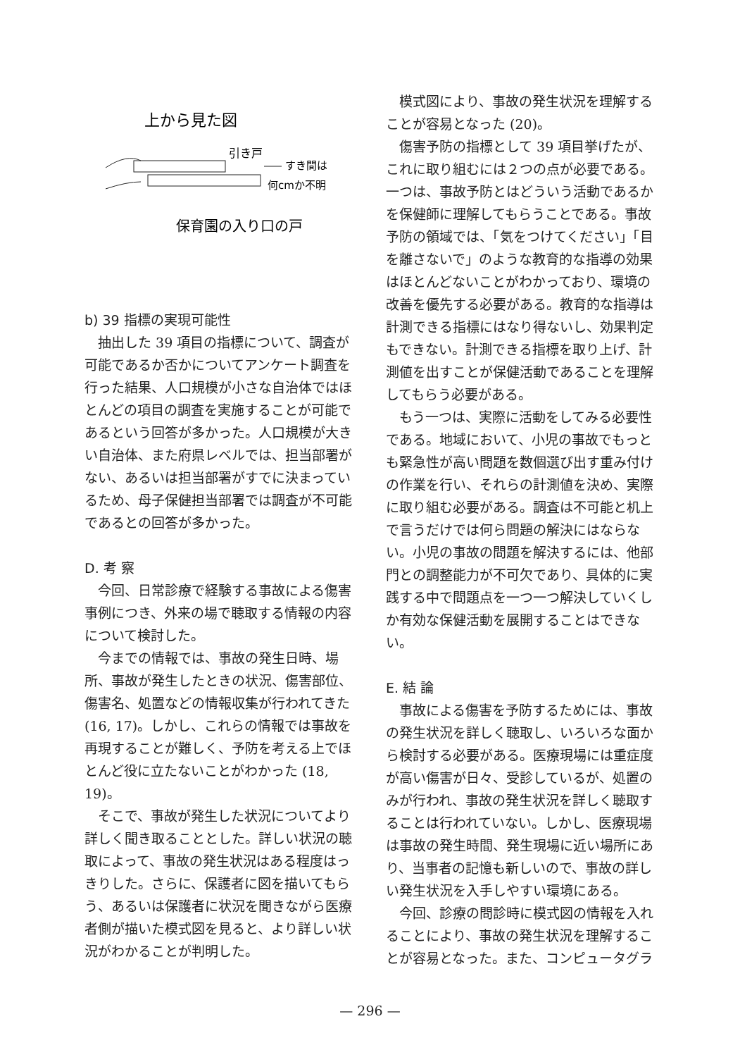上から見た図
引き戸
すき間は
何cmか不明
保育園の入り口の戸
b) 39 指標の実現可能性
抽出した 39 項目の指標について、調査が可能であるか否かについてアンケート調査を行った結果、人口規模が小さな自治体ではほとんどの項目の調査を実施することが可能であるという回答が多かった。人口規模が大きい自治体、また府県レベルでは、担当部署がない、あるいは担当部署がすでに決まっているため、母子保健担当部署では調査が不可能であるとの回答が多かった。
D. 考 察
今回、日常診療で経験する事故による傷害事例につき、外来の場で聴取する情報の内容について検討した。
今までの情報では、事故の発生日時、場所、事故が発生したときの状況、傷害部位、傷害名、処置などの情報収集が行われてきた (16, 17)。しかし、これらの情報では事故を再現することが難しく、予防を考える上でほとんど役に立たないことがわかった (18, 19)。
そこで、事故が発生した状況についてより詳しく聞き取ることとした。詳しい状況の聴取によって、事故の発生状況はある程度はっきりした。さらに、保護者に図を描いてもらう、あるいは保護者に状況を聞きながら医療者側が描いた模式図を見ると、より詳しい状況がわかることが判明した。
模式図により、事故の発生状況を理解することが容易となった (20)。
傷害予防の指標として 39 項目挙げたが、これに取り組むには２つの点が必要である。一つは、事故予防とはどういう活動であるかを保健師に理解してもらうことである。事故予防の領域では、「気をつけてください」「目を離さないで」のような教育的な指導の効果はほとんどないことがわかっており、環境の改善を優先する必要がある。教育的な指導は計測できる指標にはなり得ないし、効果判定もできない。計測できる指標を取り上げ、計測値を出すことが保健活動であることを理解してもらう必要がある。
もう一つは、実際に活動をしてみる必要性である。地域において、小児の事故でもっとも緊急性が高い問題を数個選び出す重み付けの作業を行い、それらの計測値を決め、実際に取り組む必要がある。調査は不可能と机上で言うだけでは何ら問題の解決にはならない。小児の事故の問題を解決するには、他部門との調整能力が不可欠であり、具体的に実践する中で問題点を一つ一つ解決していくしか有効な保健活動を展開することはできない。
E. 結 論
事故による傷害を予防するためには、事故の発生状況を詳しく聴取し、いろいろな面から検討する必要がある。医療現場には重症度が高い傷害が日々、受診しているが、処置のみが行われ、事故の発生状況を詳しく聴取することは行われていない。しかし、医療現場は事故の発生時間、発生現場に近い場所にあり、当事者の記憶も新しいので、事故の詳しい発生状況を入手しやすい環境にある。
今回、診療の問診時に模式図の情報を入れることにより、事故の発生状況を理解することが容易となった。また、コンピュータグラ
— 296 —